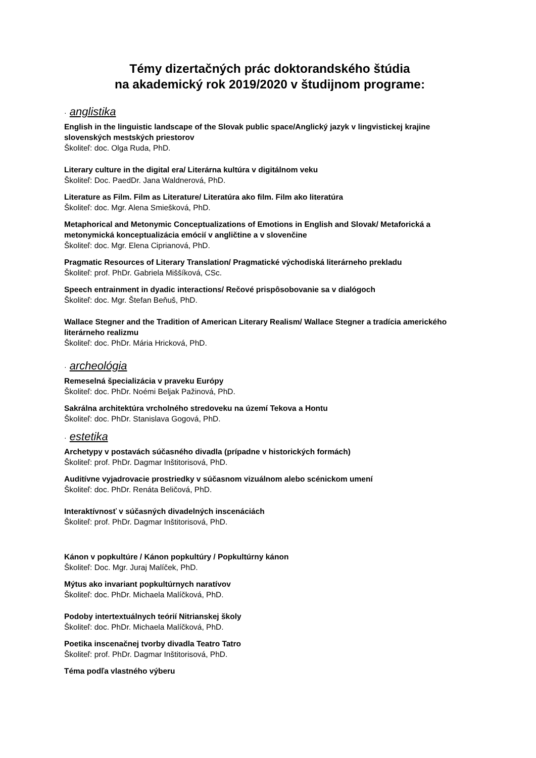Témy dizertačných prác doktorandského štúdia
na akademický rok 2019/2020 v študijnom programe:
· anglistika
English in the linguistic landscape of the Slovak public space/Anglický jazyk v lingvistickej krajine slovenských mestských priestorov
Školiteľ: doc. Olga Ruda, PhD.
Literary culture in the digital era/ Literárna kultúra v digitálnom veku
Školiteľ: Doc. PaedDr. Jana Waldnerová, PhD.
Literature as Film. Film as Literature/ Literatúra ako film. Film ako literatúra
Školiteľ: doc. Mgr. Alena Smiešková, PhD.
Metaphorical and Metonymic Conceptualizations of Emotions in English and Slovak/ Metaforická a metonymická konceptualizácia emócií v angličtine a v slovenčine
Školiteľ: doc. Mgr. Elena Ciprianová, PhD.
Pragmatic Resources of Literary Translation/ Pragmatické východiská literárneho prekladu
Školiteľ: prof. PhDr. Gabriela Miššíková, CSc.
Speech entrainment in dyadic interactions/ Rečové prispôsobovanie sa v dialógoch
Školiteľ: doc. Mgr. Štefan Beňuš, PhD.
Wallace Stegner and the Tradition of American Literary Realism/ Wallace Stegner a tradícia amerického literárneho realizmu
Školiteľ: doc. PhDr. Mária Hricková, PhD.
· archeológia
Remeselná špecializácia v praveku Európy
Školiteľ: doc. PhDr. Noémi Beljak Pažinová, PhD.
Sakrálna architektúra vrcholného stredoveku na území Tekova a Hontu
Školiteľ: doc. PhDr. Stanislava Gogová, PhD.
· estetika
Archetypy v postavách súčasného divadla (prípadne v historických formách)
Školiteľ: prof. PhDr. Dagmar Inštitorisová, PhD.
Auditívne vyjadrovacie prostriedky v súčasnom vizuálnom alebo scénickom umení
Školiteľ: doc. PhDr. Renáta Beličová, PhD.
Interaktívnosť v súčasných divadelných inscenáciách
Školiteľ: prof. PhDr. Dagmar Inštitorisová, PhD.
Kánon v popkultúre / Kánon popkultúry / Popkultúrny kánon
Školiteľ: Doc. Mgr. Juraj Malíček, PhD.
Mýtus ako invariant popkultúrnych naratívov
Školiteľ: doc. PhDr. Michaela Malíčková, PhD.
Podoby intertextuálnych teórií Nitrianskej školy
Školiteľ: doc. PhDr. Michaela Malíčková, PhD.
Poetika inscenačnej tvorby divadla Teatro Tatro
Školiteľ: prof. PhDr. Dagmar Inštitorisová, PhD.
Téma podľa vlastného výberu